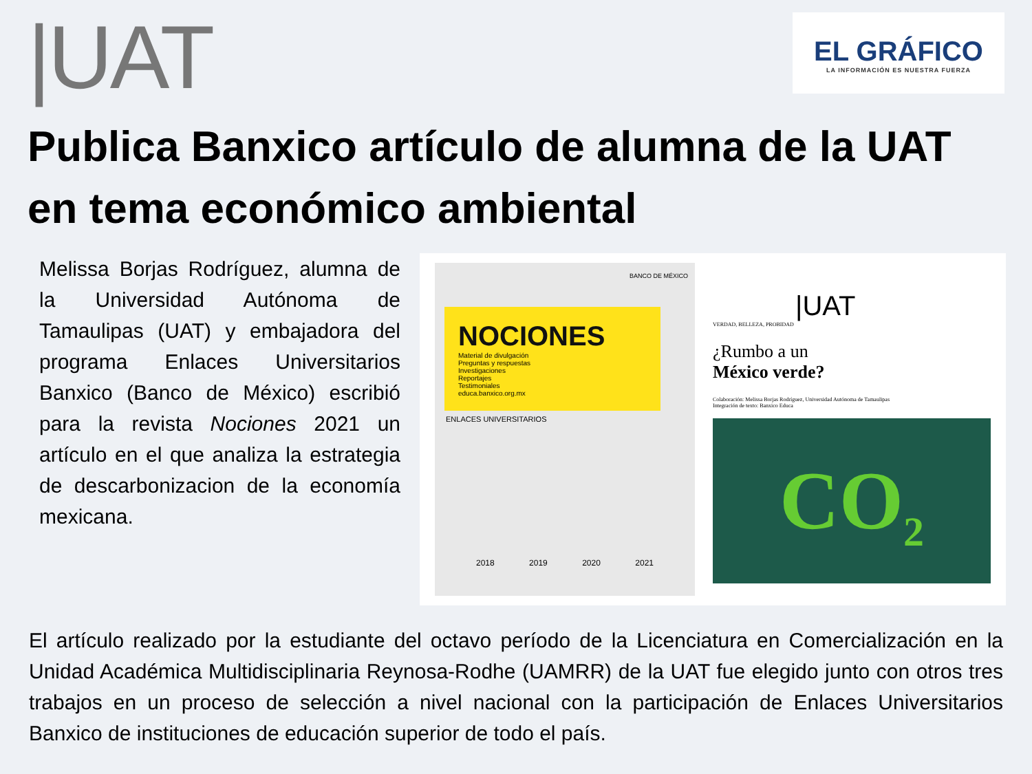|UAT
EL GRÁFICO
LA INFORMACIÓN ES NUESTRA FUERZA
Publica Banxico artículo de alumna de la UAT en tema económico ambiental
Melissa Borjas Rodríguez, alumna de la Universidad Autónoma de Tamaulipas (UAT) y embajadora del programa Enlaces Universitarios Banxico (Banco de México) escribió para la revista Nociones 2021 un artículo en el que analiza la estrategia de descarbonizacion de la economía mexicana.
BANCO DE MÉXICO
NOCIONES
Material de divulgación
Preguntas y respuestas
Investigaciones
Reportajes
Testimoniales
educa.banxico.org.mx
ENLACES UNIVERSITARIOS
2018 2019 2020 2021
|UAT
VERDAD, BELLEZA, PROBIDAD
¿Rumbo a un
México verde?
Colaboración: Melissa Borjas Rodríguez, Universidad Autónoma de Tamaulipas
Integración de texto: Banxico Educa
CO<sub>2</sub>
El artículo realizado por la estudiante del octavo período de la Licenciatura en Comercialización en la Unidad Académica Multidisciplinaria Reynosa-Rodhe (UAMRR) de la UAT fue elegido junto con otros tres trabajos en un proceso de selección a nivel nacional con la participación de Enlaces Universitarios Banxico de instituciones de educación superior de todo el país.